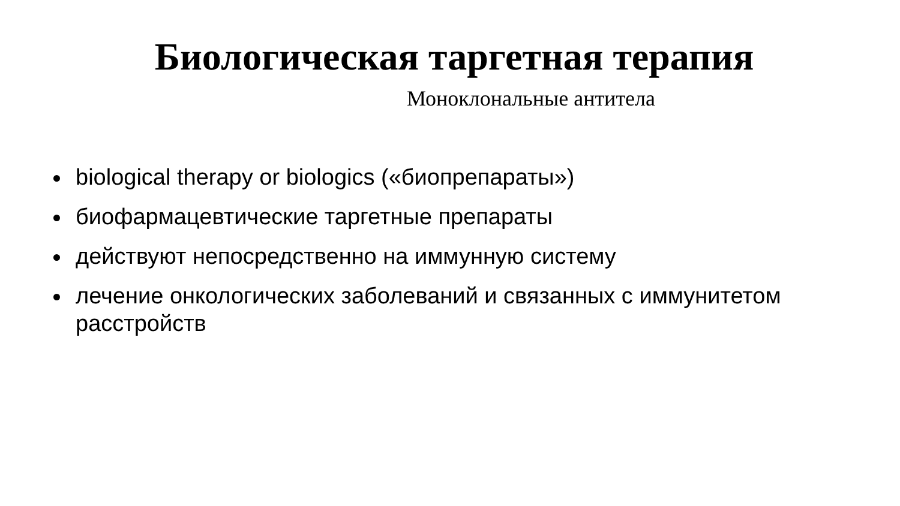Биологическая таргетная терапия
Моноклональные антитела
biological therapy or biologics («биопрепараты»)
биофармацевтические таргетные препараты
действуют непосредственно на иммунную систему
лечение онкологических заболеваний и связанных с иммунитетом расстройств